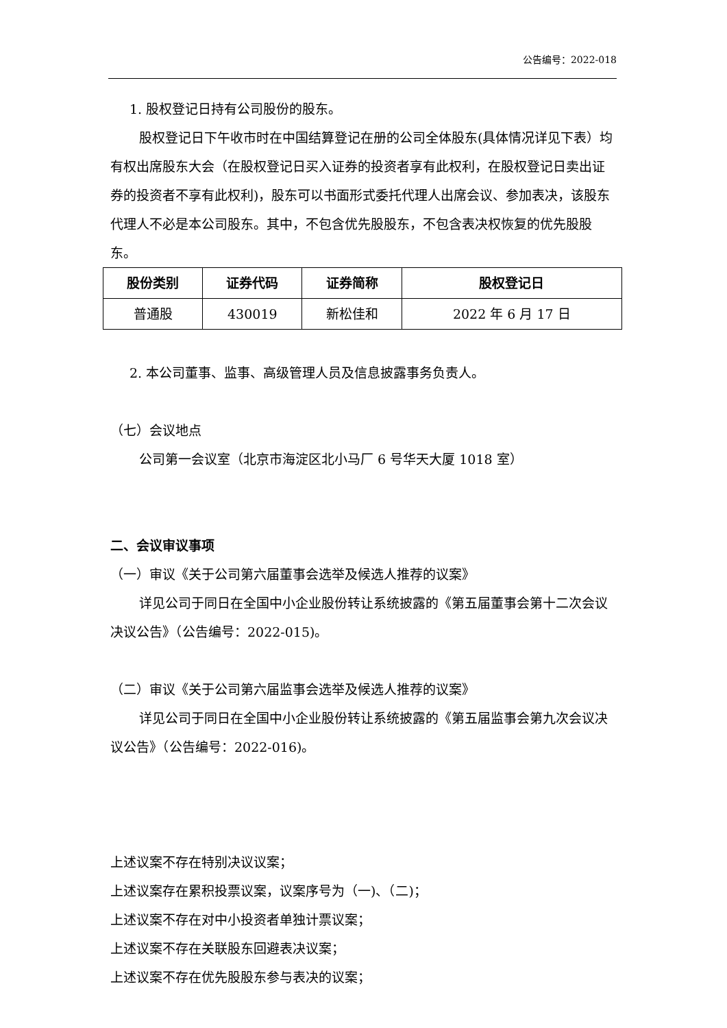公告编号：2022-018
1. 股权登记日持有公司股份的股东。
股权登记日下午收市时在中国结算登记在册的公司全体股东(具体情况详见下表）均有权出席股东大会（在股权登记日买入证券的投资者享有此权利，在股权登记日卖出证券的投资者不享有此权利)，股东可以书面形式委托代理人出席会议、参加表决，该股东代理人不必是本公司股东。其中，不包含优先股股东，不包含表决权恢复的优先股股东。
| 股份类别 | 证券代码 | 证券简称 | 股权登记日 |
| --- | --- | --- | --- |
| 普通股 | 430019 | 新松佳和 | 2022 年 6 月 17 日 |
2. 本公司董事、监事、高级管理人员及信息披露事务负责人。
（七）会议地点
公司第一会议室（北京市海淀区北小马厂 6 号华天大厦 1018 室）
二、会议审议事项
（一）审议《关于公司第六届董事会选举及候选人推荐的议案》
详见公司于同日在全国中小企业股份转让系统披露的《第五届董事会第十二次会议决议公告》（公告编号：2022-015)。
（二）审议《关于公司第六届监事会选举及候选人推荐的议案》
详见公司于同日在全国中小企业股份转让系统披露的《第五届监事会第九次会议决议公告》（公告编号：2022-016)。
上述议案不存在特别决议议案；
上述议案存在累积投票议案，议案序号为（一)、（二)；
上述议案不存在对中小投资者单独计票议案；
上述议案不存在关联股东回避表决议案；
上述议案不存在优先股股东参与表决的议案；